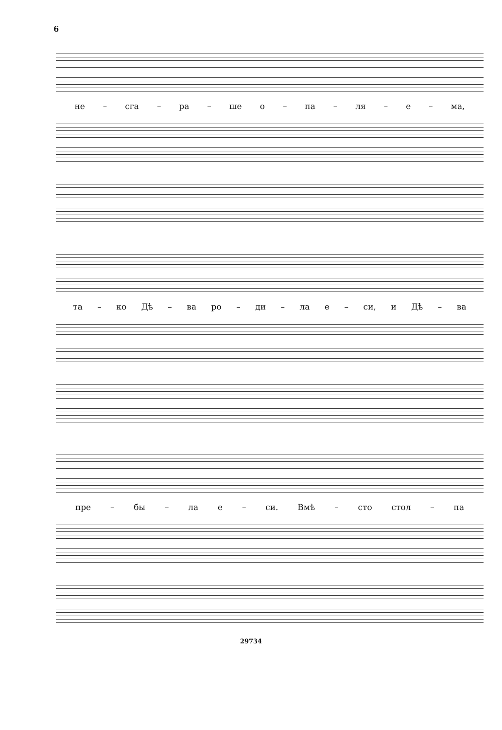6
не – сга – ра – ше о – па – ля – е – ма,
та – ко Дѣ – ва ро – ди – ла е – си, и Дѣ – ва
пре – бы – ла е – си. Вмѣ – сто стол – па
29734